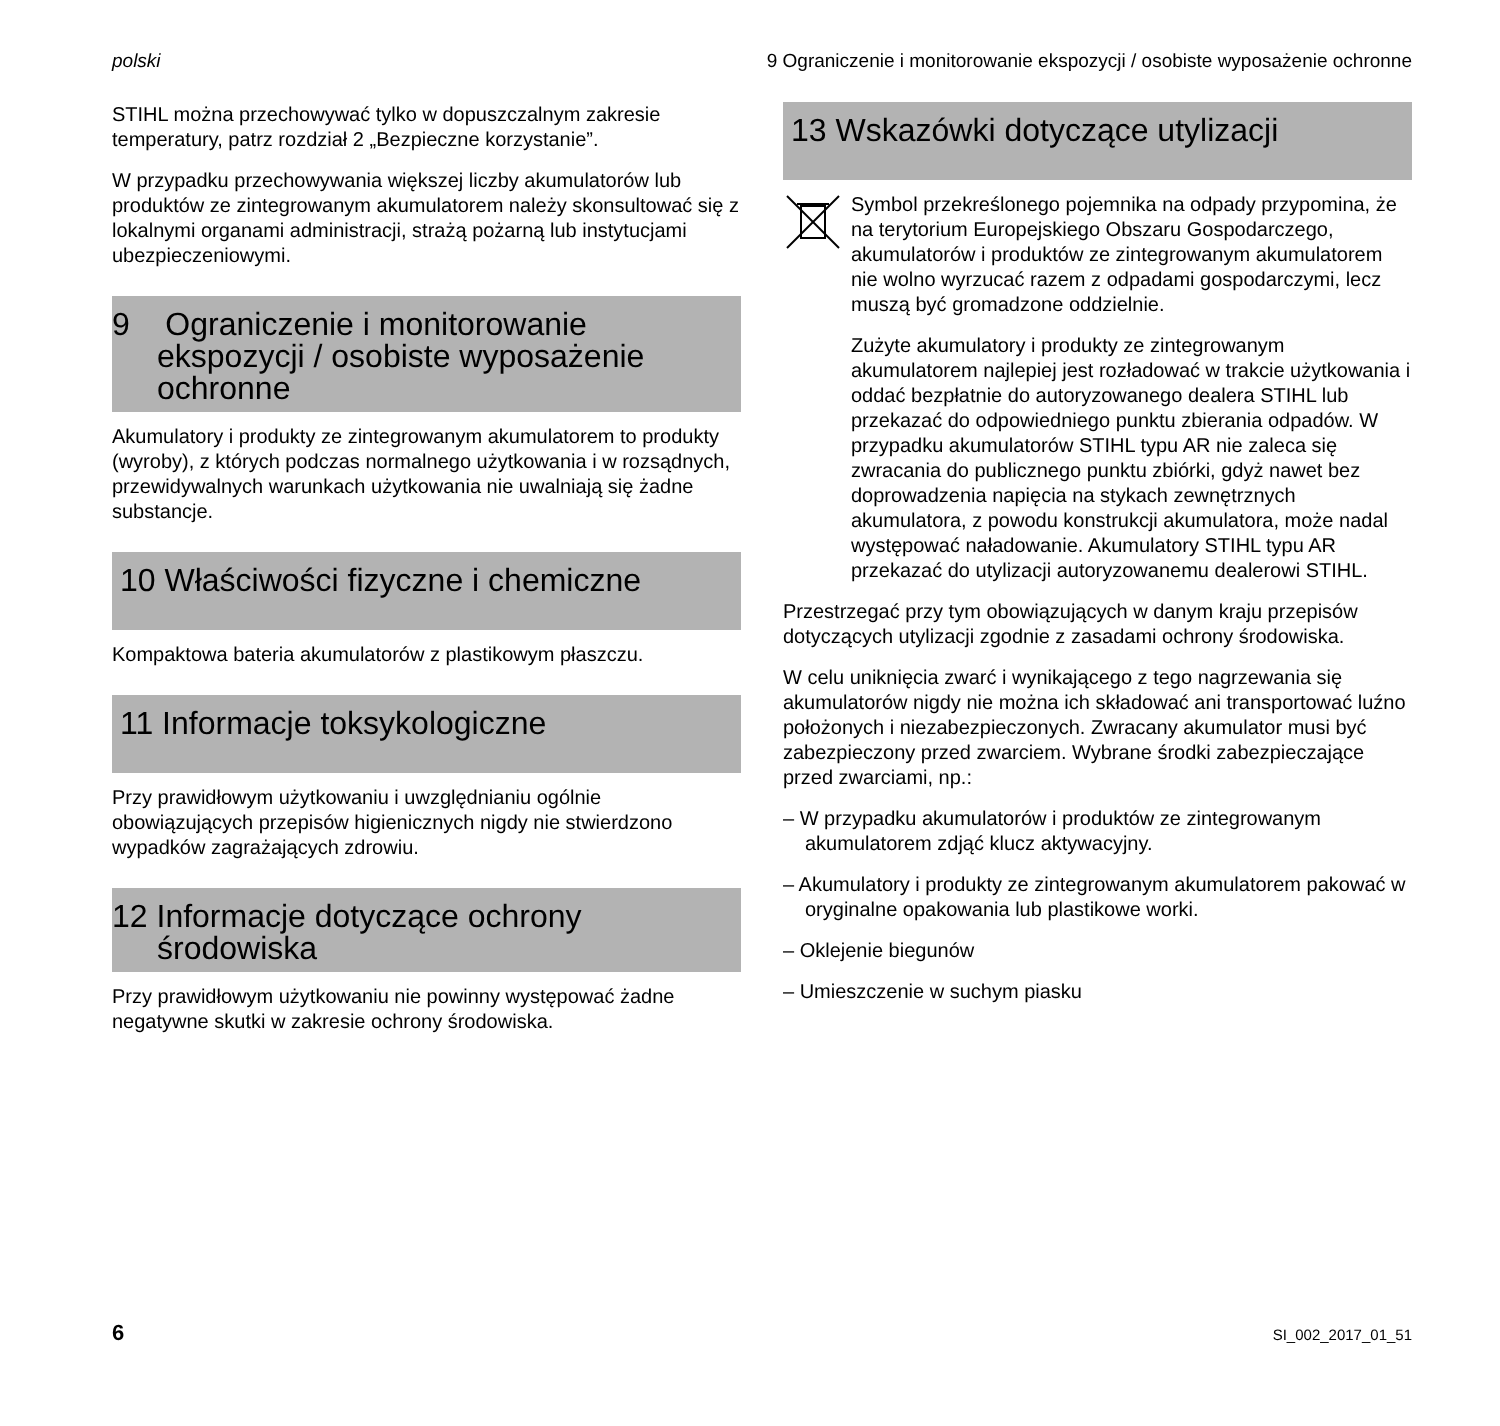polski 9 Ograniczenie i monitorowanie ekspozycji / osobiste wyposażenie ochronne
STIHL można przechowywać tylko w dopuszczalnym zakresie temperatury, patrz rozdział 2 „Bezpieczne korzystanie”.
W przypadku przechowywania większej liczby akumulatorów lub produktów ze zintegrowanym akumulatorem należy skonsultować się z lokalnymi organami administracji, strażą pożarną lub instytucjami ubezpieczeniowymi.
9 Ograniczenie i monitorowanie ekspozycji / osobiste wyposażenie ochronne
Akumulatory i produkty ze zintegrowanym akumulatorem to produkty (wyroby), z których podczas normalnego użytkowania i w rozsądnych, przewidywalnych warunkach użytkowania nie uwalniają się żadne substancje.
10 Właściwości fizyczne i chemiczne
Kompaktowa bateria akumulatorów z plastikowym płaszczu.
11 Informacje toksykologiczne
Przy prawidłowym użytkowaniu i uwzględnianiu ogólnie obowiązujących przepisów higienicznych nigdy nie stwierdzono wypadków zagrażających zdrowiu.
12 Informacje dotyczące ochrony środowiska
Przy prawidłowym użytkowaniu nie powinny występować żadne negatywne skutki w zakresie ochrony środowiska.
13 Wskazówki dotyczące utylizacji
Symbol przekreślonego pojemnika na odpady przypomina, że na terytorium Europejskiego Obszaru Gospodarczego, akumulatorów i produktów ze zintegrowanym akumulatorem nie wolno wyrzucać razem z odpadami gospodarczymi, lecz muszą być gromadzone oddzielnie.
Zużyte akumulatory i produkty ze zintegrowanym akumulatorem najlepiej jest rozładować w trakcie użytkowania i oddać bezpłatnie do autoryzowanego dealera STIHL lub przekazać do odpowiedniego punktu zbierania odpadów. W przypadku akumulatorów STIHL typu AR nie zaleca się zwracania do publicznego punktu zbiórki, gdyż nawet bez doprowadzenia napięcia na stykach zewnętrznych akumulatora, z powodu konstrukcji akumulatora, może nadal występować naładowanie. Akumulatory STIHL typu AR przekazać do utylizacji autoryzowanemu dealerowi STIHL.
Przestrzegać przy tym obowiązujących w danym kraju przepisów dotyczących utylizacji zgodnie z zasadami ochrony środowiska.
W celu uniknięcia zwarć i wynikającego z tego nagrzewania się akumulatorów nigdy nie można ich składować ani transportować luźno położonych i niezabezpieczonych. Zwracany akumulator musi być zabezpieczony przed zwarciem. Wybrane środki zabezpieczające przed zwarciami, np.:
– W przypadku akumulatorów i produktów ze zintegrowanym akumulatorem zdjąć klucz aktywacyjny.
– Akumulatory i produkty ze zintegrowanym akumulatorem pakować w oryginalne opakowania lub plastikowe worki.
– Oklejenie biegunów
– Umieszczenie w suchym piasku
6 SI_002_2017_01_51